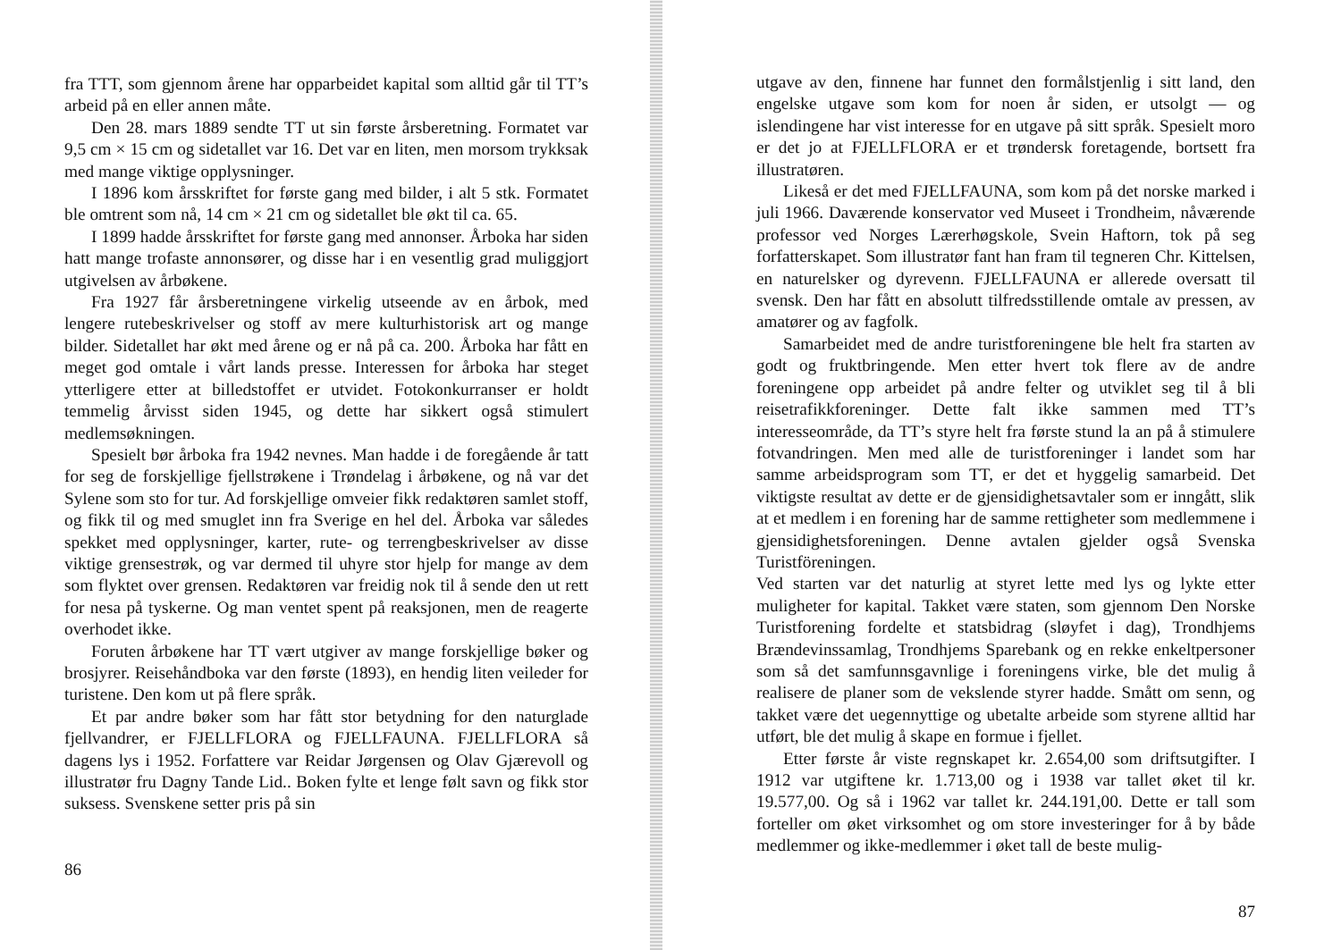fra TTT, som gjennom årene har opparbeidet kapital som alltid går til TT’s arbeid på en eller annen måte.
Den 28. mars 1889 sendte TT ut sin første årsberetning. Formatet var 9,5 cm × 15 cm og sidetallet var 16. Det var en liten, men morsom trykksak med mange viktige opplysninger.
I 1896 kom årsskriftet for første gang med bilder, i alt 5 stk. Formatet ble omtrent som nå, 14 cm × 21 cm og sidetallet ble økt til ca. 65.
I 1899 hadde årsskriftet for første gang med annonser. Årboka har siden hatt mange trofaste annonsører, og disse har i en vesentlig grad muliggjort utgivelsen av årbøkene.
Fra 1927 får årsberetningene virkelig utseende av en årbok, med lengere rutebeskrivelser og stoff av mere kulturhistorisk art og mange bilder. Sidetallet har økt med årene og er nå på ca. 200. Årboka har fått en meget god omtale i vårt lands presse. Interessen for årboka har steget ytterligere etter at billedstoffet er utvidet. Fotokonkurranser er holdt temmelig årvisst siden 1945, og dette har sikkert også stimulert medlemsøkningen.
Spesielt bør årboka fra 1942 nevnes. Man hadde i de foregående år tatt for seg de forskjellige fjellstrøkene i Trøndelag i årbøkene, og nå var det Sylene som sto for tur. Ad forskjellige omveier fikk redaktøren samlet stoff, og fikk til og med smuglet inn fra Sverige en hel del. Årboka var således spekket med opplysninger, karter, rute- og terrengbeskrivelser av disse viktige grensestrøk, og var dermed til uhyre stor hjelp for mange av dem som flyktet over grensen. Redaktøren var freidig nok til å sende den ut rett for nesa på tyskerne. Og man ventet spent på reaksjonen, men de reagerte overhodet ikke.
Foruten årbøkene har TT vært utgiver av mange forskjellige bøker og brosjyrer. Reisehåndboka var den første (1893), en hendig liten veileder for turistene. Den kom ut på flere språk.
Et par andre bøker som har fått stor betydning for den naturglade fjellvandrer, er FJELLFLORA og FJELLFAUNA. FJELLFLORA så dagens lys i 1952. Forfattere var Reidar Jørgensen og Olav Gjærevoll og illustratør fru Dagny Tande Lid.. Boken fylte et lenge følt savn og fikk stor suksess. Svenskene setter pris på sin
86
utgave av den, finnene har funnet den formålstjenlig i sitt land, den engelske utgave som kom for noen år siden, er utsolgt — og islendingene har vist interesse for en utgave på sitt språk. Spesielt moro er det jo at FJELLFLORA er et trøndersk foretagende, bortsett fra illustratøren.
Likeså er det med FJELLFAUNA, som kom på det norske marked i juli 1966. Daværende konservator ved Museet i Trondheim, nåværende professor ved Norges Lærerhøgskole, Svein Haftorn, tok på seg forfatterskapet. Som illustratør fant han fram til tegneren Chr. Kittelsen, en naturelsker og dyrevenn. FJELLFAUNA er allerede oversatt til svensk. Den har fått en absolutt tilfredsstillende omtale av pressen, av amatører og av fagfolk.
Samarbeidet med de andre turistforeningene ble helt fra starten av godt og fruktbringende. Men etter hvert tok flere av de andre foreningene opp arbeidet på andre felter og utviklet seg til å bli reisetrafikkforeninger. Dette falt ikke sammen med TT’s interesseområde, da TT’s styre helt fra første stund la an på å stimulere fotvandringen. Men med alle de turistforeninger i landet som har samme arbeidsprogram som TT, er det et hyggelig samarbeid. Det viktigste resultat av dette er de gjensidighetsavtaler som er inngått, slik at et medlem i en forening har de samme rettigheter som medlemmene i gjensidighetsforeningen. Denne avtalen gjelder også Svenska Turistföreningen.
Ved starten var det naturlig at styret lette med lys og lykte etter muligheter for kapital. Takket være staten, som gjennom Den Norske Turistforening fordelte et statsbidrag (sløyfet i dag), Trondhjems Brændevinssamlag, Trondhjems Sparebank og en rekke enkeltpersoner som så det samfunnsgavnlige i foreningens virke, ble det mulig å realisere de planer som de vekslende styrer hadde. Smått om senn, og takket være det uegennyttige og ubetalte arbeide som styrene alltid har utført, ble det mulig å skape en formue i fjellet.
Etter første år viste regnskapet kr. 2.654,00 som driftsutgifter. I 1912 var utgiftene kr. 1.713,00 og i 1938 var tallet øket til kr. 19.577,00. Og så i 1962 var tallet kr. 244.191,00. Dette er tall som forteller om øket virksomhet og om store investeringer for å by både medlemmer og ikke-medlemmer i øket tall de beste mulig-
87